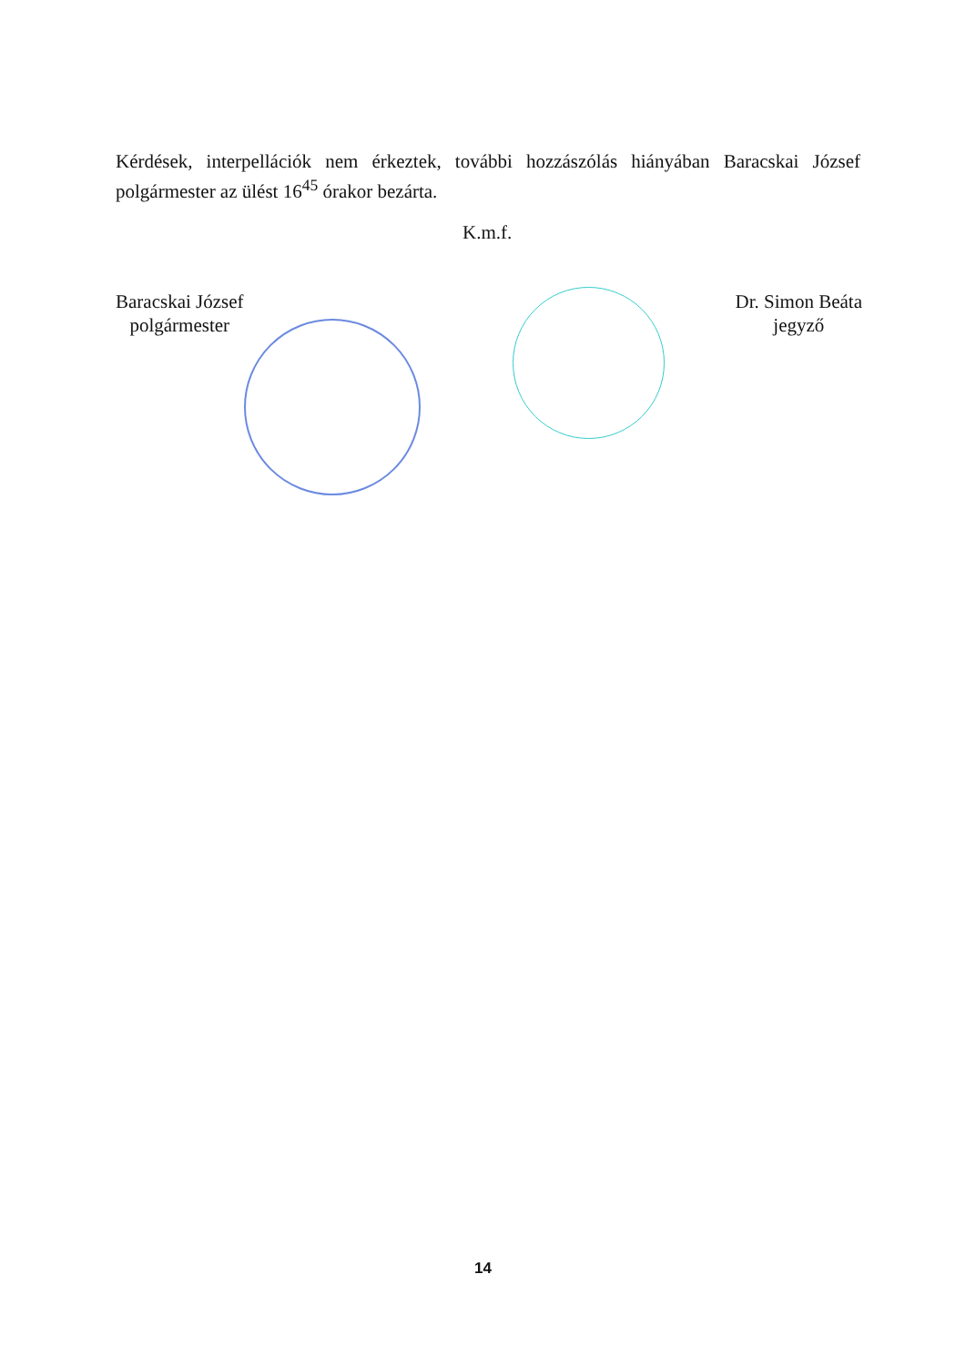Kérdések, interpellációk nem érkeztek, további hozzászólás hiányában Baracskai József polgármester az ülést 16<sup>45</sup> órakor bezárta.
K.m.f.
Baracskai József
polgármester
Dr. Simon Beáta
jegyző
14